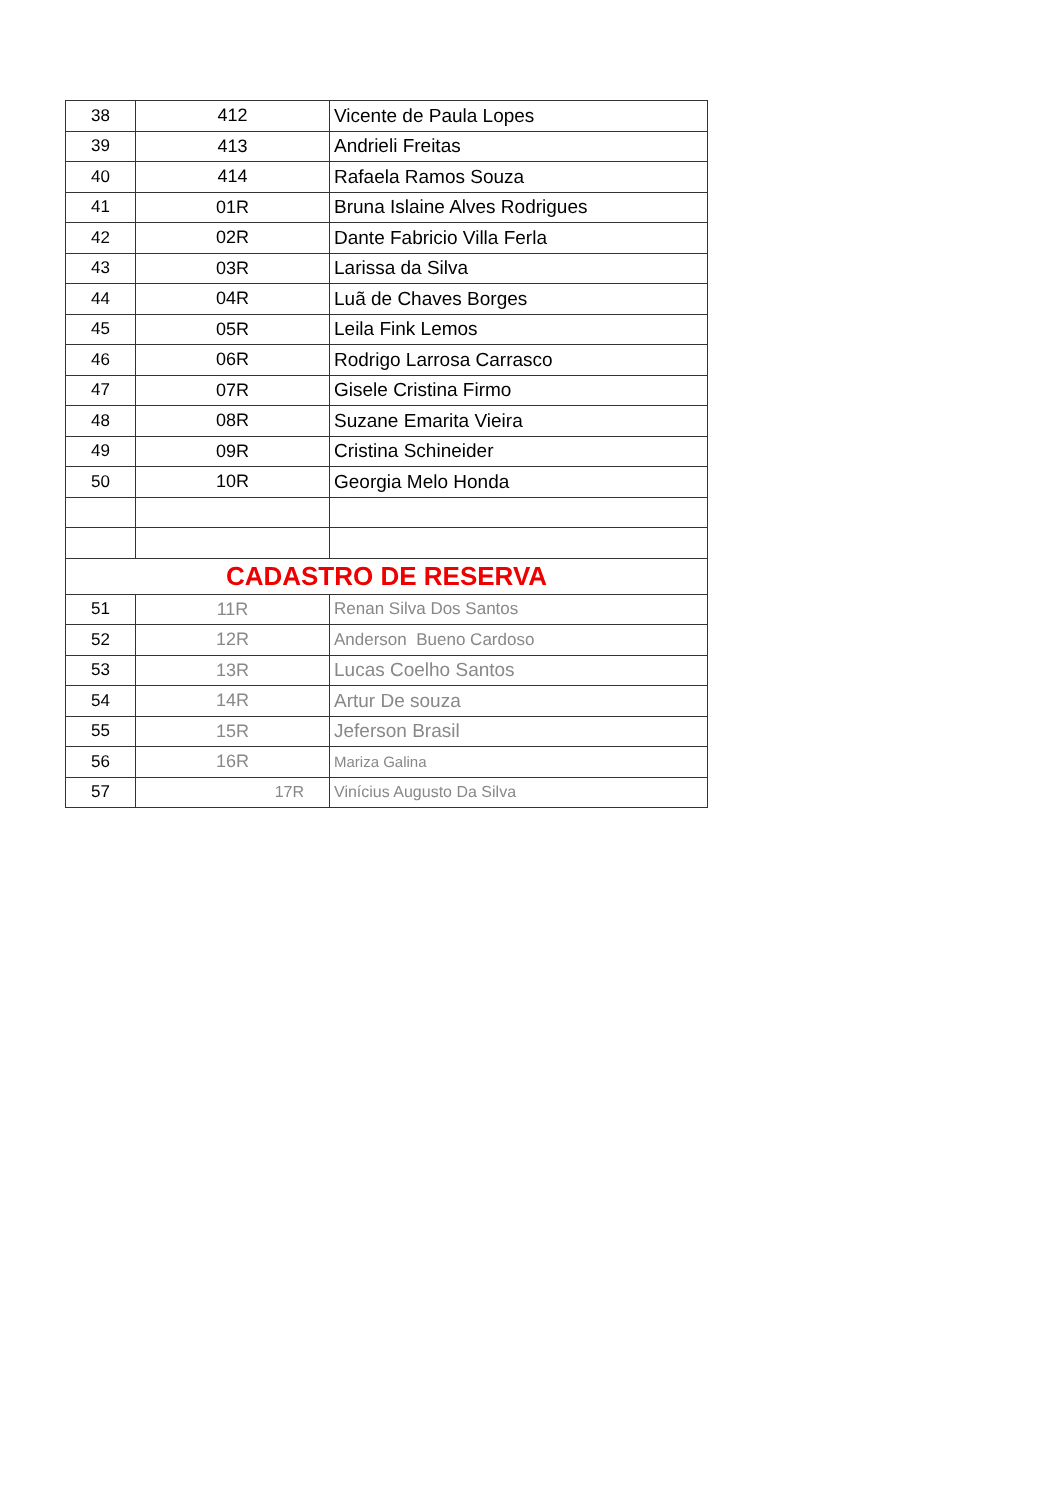| 38 | 412 | Vicente de Paula Lopes |
| 39 | 413 | Andrieli Freitas |
| 40 | 414 | Rafaela Ramos Souza |
| 41 | 01R | Bruna Islaine Alves Rodrigues |
| 42 | 02R | Dante Fabricio Villa Ferla |
| 43 | 03R | Larissa da Silva |
| 44 | 04R | Luã de Chaves Borges |
| 45 | 05R | Leila Fink Lemos |
| 46 | 06R | Rodrigo Larrosa Carrasco |
| 47 | 07R | Gisele Cristina Firmo |
| 48 | 08R | Suzane Emarita Vieira |
| 49 | 09R | Cristina Schineider |
| 50 | 10R | Georgia Melo Honda |
| CADASTRO DE RESERVA | | |
| 51 | 11R | Renan Silva Dos Santos |
| 52 | 12R | Anderson Bueno Cardoso |
| 53 | 13R | Lucas Coelho Santos |
| 54 | 14R | Artur De souza |
| 55 | 15R | Jeferson Brasil |
| 56 | 16R | Mariza Galina |
| 57 | 17R | Vinícius Augusto Da Silva |